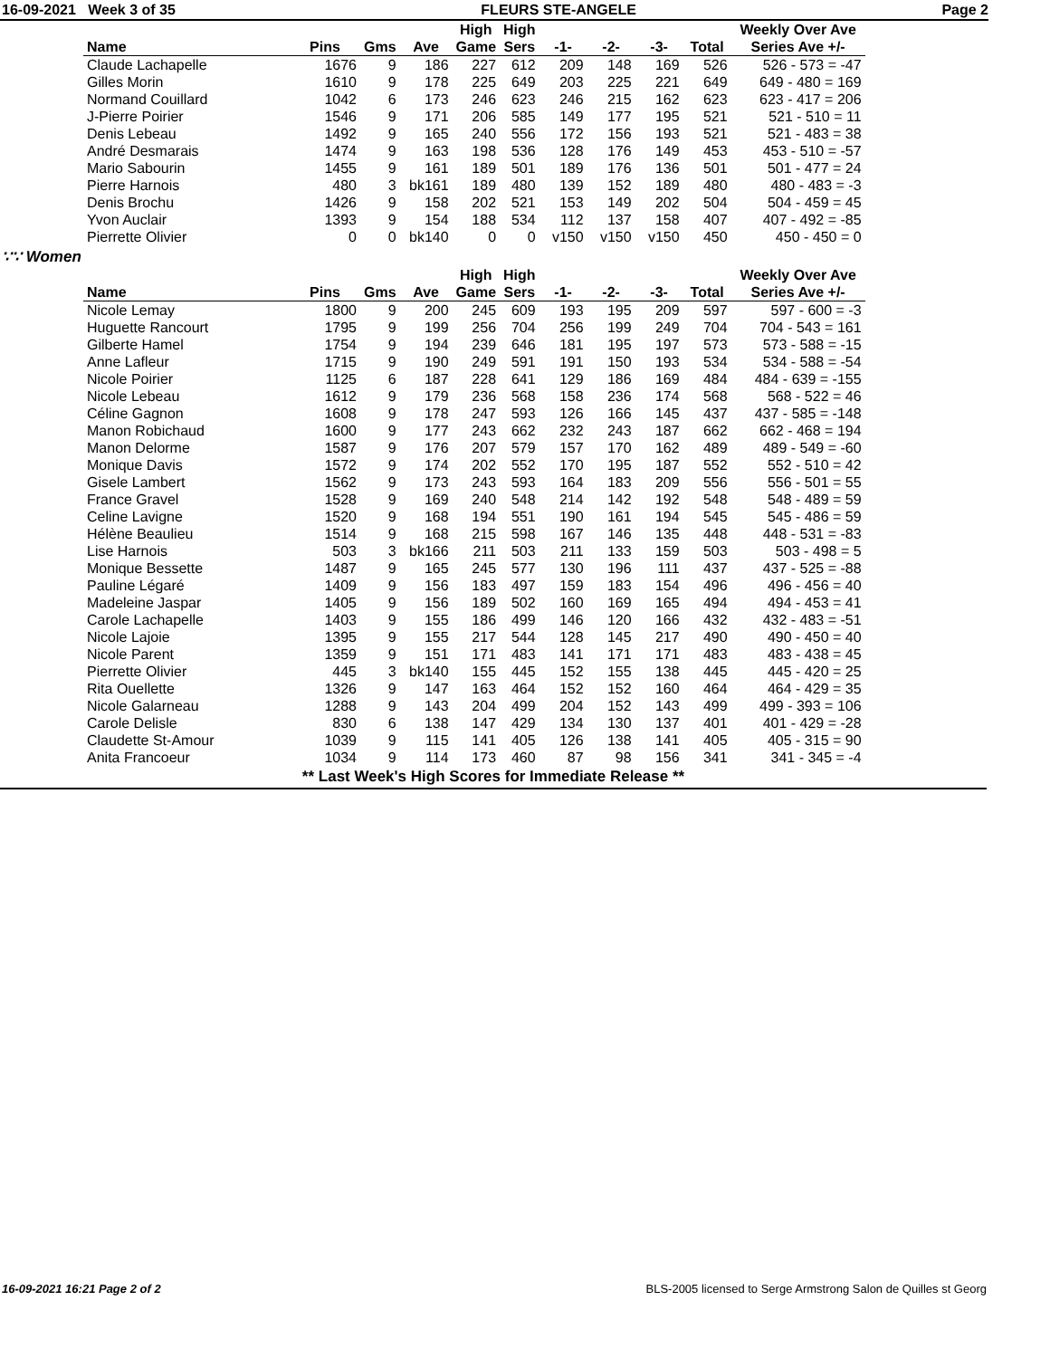16-09-2021 Week 3 of 35 FLEURS STE-ANGELE Page 2
| | | | | High | High | | | | | Weekly Over Ave |
| --- | --- | --- | --- | --- | --- | --- | --- | --- | --- | --- |
| Name | Pins | Gms | Ave | Game | Sers | -1- | -2- | -3- | Total | Series Ave +/- |
| Claude Lachapelle | 1676 | 9 | 186 | 227 | 612 | 209 | 148 | 169 | 526 | 526 - 573 = -47 |
| Gilles Morin | 1610 | 9 | 178 | 225 | 649 | 203 | 225 | 221 | 649 | 649 - 480 = 169 |
| Normand Couillard | 1042 | 6 | 173 | 246 | 623 | 246 | 215 | 162 | 623 | 623 - 417 = 206 |
| J-Pierre Poirier | 1546 | 9 | 171 | 206 | 585 | 149 | 177 | 195 | 521 | 521 - 510 = 11 |
| Denis Lebeau | 1492 | 9 | 165 | 240 | 556 | 172 | 156 | 193 | 521 | 521 - 483 = 38 |
| André Desmarais | 1474 | 9 | 163 | 198 | 536 | 128 | 176 | 149 | 453 | 453 - 510 = -57 |
| Mario Sabourin | 1455 | 9 | 161 | 189 | 501 | 189 | 176 | 136 | 501 | 501 - 477 = 24 |
| Pierre Harnois | 480 | 3 | bk161 | 189 | 480 | 139 | 152 | 189 | 480 | 480 - 483 = -3 |
| Denis Brochu | 1426 | 9 | 158 | 202 | 521 | 153 | 149 | 202 | 504 | 504 - 459 = 45 |
| Yvon Auclair | 1393 | 9 | 154 | 188 | 534 | 112 | 137 | 158 | 407 | 407 - 492 = -85 |
| Pierrette Olivier | 0 | 0 | bk140 | 0 | 0 | v150 | v150 | v150 | 450 | 450 - 450 = 0 |
∵∵ Women
| | | | | High | High | | | | | Weekly Over Ave |
| --- | --- | --- | --- | --- | --- | --- | --- | --- | --- | --- |
| Name | Pins | Gms | Ave | Game | Sers | -1- | -2- | -3- | Total | Series Ave +/- |
| Nicole Lemay | 1800 | 9 | 200 | 245 | 609 | 193 | 195 | 209 | 597 | 597 - 600 = -3 |
| Huguette Rancourt | 1795 | 9 | 199 | 256 | 704 | 256 | 199 | 249 | 704 | 704 - 543 = 161 |
| Gilberte Hamel | 1754 | 9 | 194 | 239 | 646 | 181 | 195 | 197 | 573 | 573 - 588 = -15 |
| Anne Lafleur | 1715 | 9 | 190 | 249 | 591 | 191 | 150 | 193 | 534 | 534 - 588 = -54 |
| Nicole Poirier | 1125 | 6 | 187 | 228 | 641 | 129 | 186 | 169 | 484 | 484 - 639 = -155 |
| Nicole Lebeau | 1612 | 9 | 179 | 236 | 568 | 158 | 236 | 174 | 568 | 568 - 522 = 46 |
| Céline Gagnon | 1608 | 9 | 178 | 247 | 593 | 126 | 166 | 145 | 437 | 437 - 585 = -148 |
| Manon Robichaud | 1600 | 9 | 177 | 243 | 662 | 232 | 243 | 187 | 662 | 662 - 468 = 194 |
| Manon Delorme | 1587 | 9 | 176 | 207 | 579 | 157 | 170 | 162 | 489 | 489 - 549 = -60 |
| Monique Davis | 1572 | 9 | 174 | 202 | 552 | 170 | 195 | 187 | 552 | 552 - 510 = 42 |
| Gisele Lambert | 1562 | 9 | 173 | 243 | 593 | 164 | 183 | 209 | 556 | 556 - 501 = 55 |
| France Gravel | 1528 | 9 | 169 | 240 | 548 | 214 | 142 | 192 | 548 | 548 - 489 = 59 |
| Celine Lavigne | 1520 | 9 | 168 | 194 | 551 | 190 | 161 | 194 | 545 | 545 - 486 = 59 |
| Hélène Beaulieu | 1514 | 9 | 168 | 215 | 598 | 167 | 146 | 135 | 448 | 448 - 531 = -83 |
| Lise Harnois | 503 | 3 | bk166 | 211 | 503 | 211 | 133 | 159 | 503 | 503 - 498 = 5 |
| Monique Bessette | 1487 | 9 | 165 | 245 | 577 | 130 | 196 | 111 | 437 | 437 - 525 = -88 |
| Pauline Légaré | 1409 | 9 | 156 | 183 | 497 | 159 | 183 | 154 | 496 | 496 - 456 = 40 |
| Madeleine Jaspar | 1405 | 9 | 156 | 189 | 502 | 160 | 169 | 165 | 494 | 494 - 453 = 41 |
| Carole Lachapelle | 1403 | 9 | 155 | 186 | 499 | 146 | 120 | 166 | 432 | 432 - 483 = -51 |
| Nicole Lajoie | 1395 | 9 | 155 | 217 | 544 | 128 | 145 | 217 | 490 | 490 - 450 = 40 |
| Nicole Parent | 1359 | 9 | 151 | 171 | 483 | 141 | 171 | 171 | 483 | 483 - 438 = 45 |
| Pierrette Olivier | 445 | 3 | bk140 | 155 | 445 | 152 | 155 | 138 | 445 | 445 - 420 = 25 |
| Rita Ouellette | 1326 | 9 | 147 | 163 | 464 | 152 | 152 | 160 | 464 | 464 - 429 = 35 |
| Nicole Galarneau | 1288 | 9 | 143 | 204 | 499 | 204 | 152 | 143 | 499 | 499 - 393 = 106 |
| Carole Delisle | 830 | 6 | 138 | 147 | 429 | 134 | 130 | 137 | 401 | 401 - 429 = -28 |
| Claudette St-Amour | 1039 | 9 | 115 | 141 | 405 | 126 | 138 | 141 | 405 | 405 - 315 = 90 |
| Anita Francoeur | 1034 | 9 | 114 | 173 | 460 | 87 | 98 | 156 | 341 | 341 - 345 = -4 |
** Last Week's High Scores for Immediate Release **
16-09-2021 16:21 Page 2 of 2 BLS-2005 licensed to Serge Armstrong Salon de Quilles st Georg